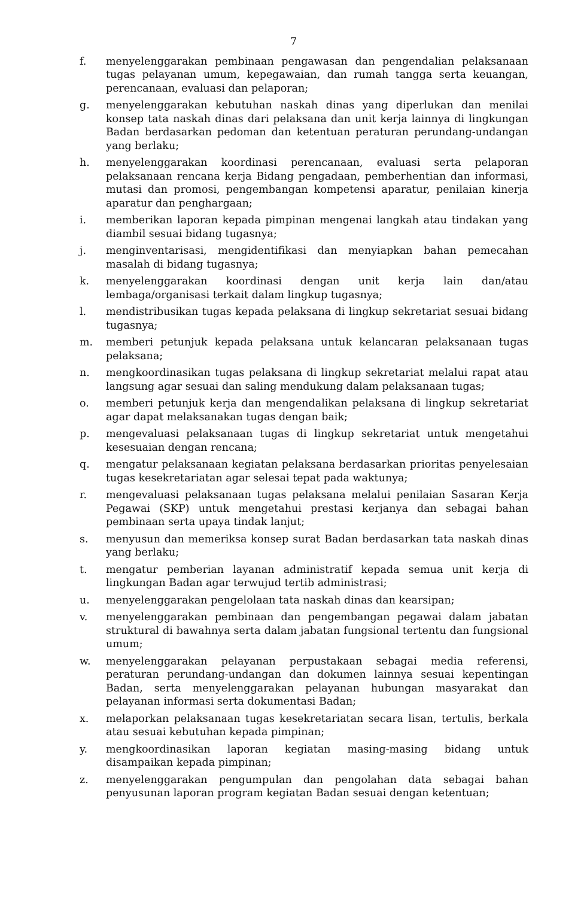7
f. menyelenggarakan pembinaan pengawasan dan pengendalian pelaksanaan tugas pelayanan umum, kepegawaian, dan rumah tangga serta keuangan, perencanaan, evaluasi dan pelaporan;
g. menyelenggarakan kebutuhan naskah dinas yang diperlukan dan menilai konsep tata naskah dinas dari pelaksana dan unit kerja lainnya di lingkungan Badan berdasarkan pedoman dan ketentuan peraturan perundang-undangan yang berlaku;
h. menyelenggarakan koordinasi perencanaan, evaluasi serta pelaporan pelaksanaan rencana kerja Bidang pengadaan, pemberhentian dan informasi, mutasi dan promosi, pengembangan kompetensi aparatur, penilaian kinerja aparatur dan penghargaan;
i. memberikan laporan kepada pimpinan mengenai langkah atau tindakan yang diambil sesuai bidang tugasnya;
j. menginventarisasi, mengidentifikasi dan menyiapkan bahan pemecahan masalah di bidang tugasnya;
k. menyelenggarakan koordinasi dengan unit kerja lain dan/atau lembaga/organisasi terkait dalam lingkup tugasnya;
l. mendistribusikan tugas kepada pelaksana di lingkup sekretariat sesuai bidang tugasnya;
m. memberi petunjuk kepada pelaksana untuk kelancaran pelaksanaan tugas pelaksana;
n. mengkoordinasikan tugas pelaksana di lingkup sekretariat melalui rapat atau langsung agar sesuai dan saling mendukung dalam pelaksanaan tugas;
o. memberi petunjuk kerja dan mengendalikan pelaksana di lingkup sekretariat agar dapat melaksanakan tugas dengan baik;
p. mengevaluasi pelaksanaan tugas di lingkup sekretariat untuk mengetahui kesesuaian dengan rencana;
q. mengatur pelaksanaan kegiatan pelaksana berdasarkan prioritas penyelesaian tugas kesekretariatan agar selesai tepat pada waktunya;
r. mengevaluasi pelaksanaan tugas pelaksana melalui penilaian Sasaran Kerja Pegawai (SKP) untuk mengetahui prestasi kerjanya dan sebagai bahan pembinaan serta upaya tindak lanjut;
s. menyusun dan memeriksa konsep surat Badan berdasarkan tata naskah dinas yang berlaku;
t. mengatur pemberian layanan administratif kepada semua unit kerja di lingkungan Badan agar terwujud tertib administrasi;
u. menyelenggarakan pengelolaan tata naskah dinas dan kearsipan;
v. menyelenggarakan pembinaan dan pengembangan pegawai dalam jabatan struktural di bawahnya serta dalam jabatan fungsional tertentu dan fungsional umum;
w. menyelenggarakan pelayanan perpustakaan sebagai media referensi, peraturan perundang-undangan dan dokumen lainnya sesuai kepentingan Badan, serta menyelenggarakan pelayanan hubungan masyarakat dan pelayanan informasi serta dokumentasi Badan;
x. melaporkan pelaksanaan tugas kesekretariatan secara lisan, tertulis, berkala atau sesuai kebutuhan kepada pimpinan;
y. mengkoordinasikan laporan kegiatan masing-masing bidang untuk disampaikan kepada pimpinan;
z. menyelenggarakan pengumpulan dan pengolahan data sebagai bahan penyusunan laporan program kegiatan Badan sesuai dengan ketentuan;